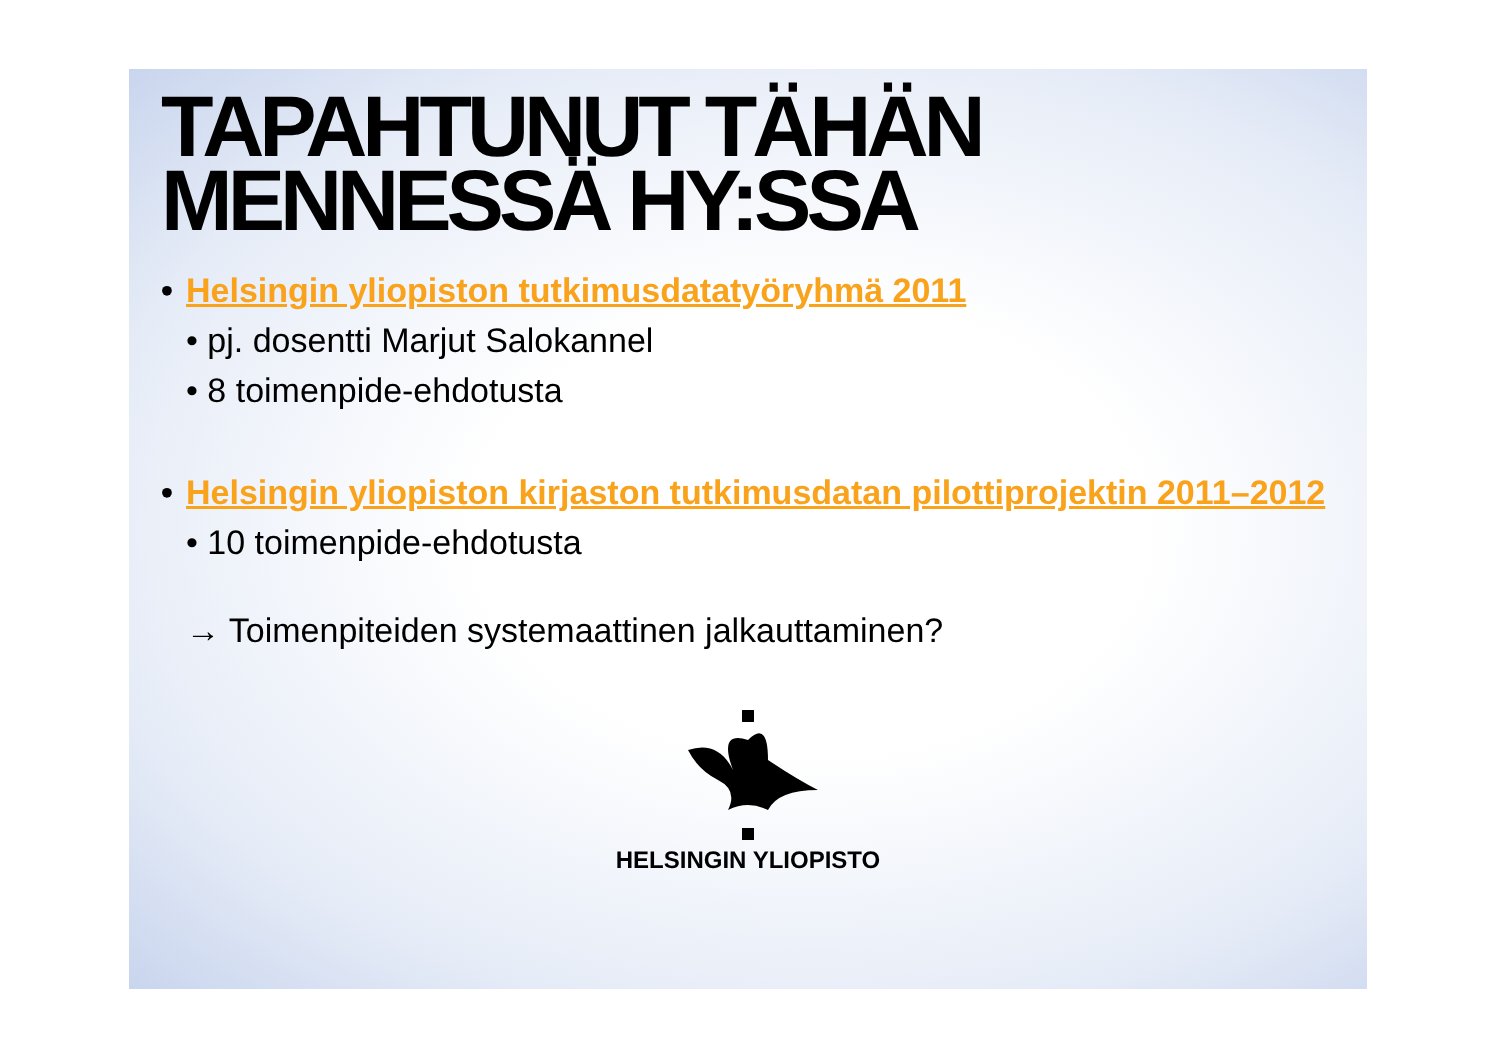TAPAHTUNUT TÄHÄN MENNESSÄ HY:SSA
• Helsingin yliopiston tutkimusdatatyöryhmä 2011
• pj. dosentti Marjut Salokannel
• 8 toimenpide-ehdotusta
• Helsingin yliopiston kirjaston tutkimusdatan pilottiprojektin 2011–2012
• 10 toimenpide-ehdotusta
→ Toimenpiteiden systemaattinen jalkauttaminen?
HELSINGIN YLIOPISTO